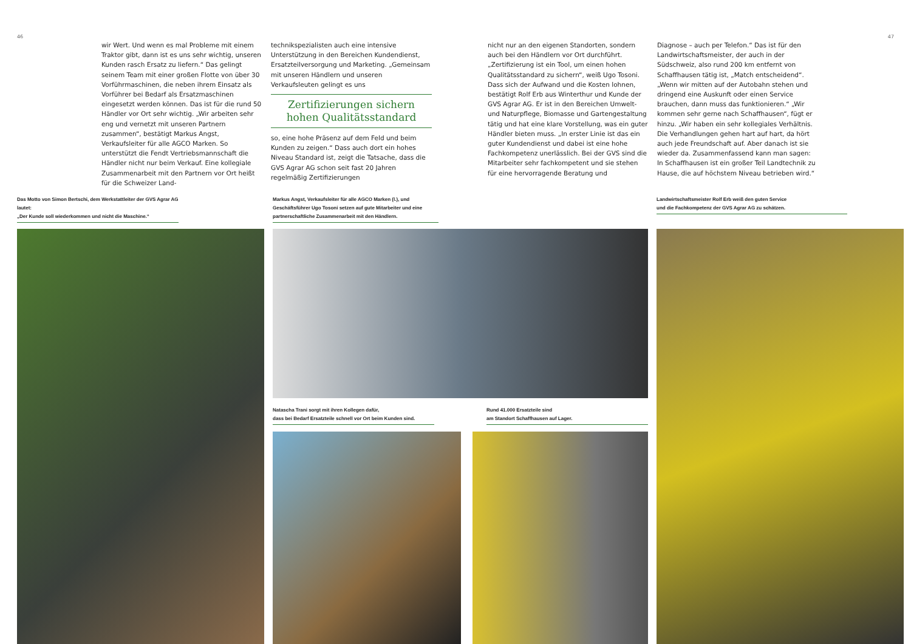46 47
wir Wert. Und wenn es mal Probleme mit einem Traktor gibt, dann ist es uns sehr wichtig, unseren Kunden rasch Ersatz zu liefern.“ Das gelingt seinem Team mit einer großen Flotte von über 30 Vorführmaschinen, die neben ihrem Einsatz als Vorführer bei Bedarf als Ersatzmaschinen eingesetzt werden können. Das ist für die rund 50 Händler vor Ort sehr wichtig. „Wir arbeiten sehr eng und vernetzt mit unseren Partnern zusammen“, bestätigt Markus Angst, Verkaufsleiter für alle AGCO Marken. So unterstützt die Fendt Vertriebsmannschaft die Händler nicht nur beim Verkauf. Eine kollegiale Zusammenarbeit mit den Partnern vor Ort heißt für die Schweizer Land-
technikspezialisten auch eine intensive Unterstützung in den Bereichen Kundendienst, Ersatzteilversorgung und Marketing. „Gemeinsam mit unseren Händlern und unseren Verkaufsleuten gelingt es uns
Zertifizierungen sichern hohen Qualitätsstandard
so, eine hohe Präsenz auf dem Feld und beim Kunden zu zeigen.“ Dass auch dort ein hohes Niveau Standard ist, zeigt die Tatsache, dass die GVS Agrar AG schon seit fast 20 Jahren regelmäßig Zertifizierungen
nicht nur an den eigenen Standorten, sondern auch bei den Händlern vor Ort durchführt. „Zertifizierung ist ein Tool, um einen hohen Qualitätsstandard zu sichern“, weiß Ugo Tosoni. Dass sich der Aufwand und die Kosten lohnen, bestätigt Rolf Erb aus Winterthur und Kunde der GVS Agrar AG. Er ist in den Bereichen Umwelt- und Naturpflege, Biomasse und Gartengestaltung tätig und hat eine klare Vorstellung, was ein guter Händler bieten muss. „In erster Linie ist das ein guter Kundendienst und dabei ist eine hohe Fachkompetenz unerlässlich. Bei der GVS sind die Mitarbeiter sehr fachkompetent und sie stehen für eine hervorragende Beratung und
Diagnose – auch per Telefon.“ Das ist für den Landwirtschaftsmeister, der auch in der Südschweiz, also rund 200 km entfernt von Schaffhausen tätig ist, „Match entscheidend“. „Wenn wir mitten auf der Autobahn stehen und dringend eine Auskunft oder einen Service brauchen, dann muss das funktionieren.“ „Wir kommen sehr gerne nach Schaffhausen“, fügt er hinzu. „Wir haben ein sehr kollegiales Verhältnis. Die Verhandlungen gehen hart auf hart, da hört auch jede Freundschaft auf. Aber danach ist sie wieder da. Zusammenfassend kann man sagen: In Schaffhausen ist ein großer Teil Landtechnik zu Hause, die auf höchstem Niveau betrieben wird.“
Das Motto von Simon Bertschi, dem Werkstattleiter der GVS Agrar AG lautet:
„Der Kunde soll wiederkommen und nicht die Maschine.“
Markus Angst, Verkaufsleiter für alle AGCO Marken (l.), und
Geschäftsführer Ugo Tosoni setzen auf gute Mitarbeiter und eine
partnerschaftliche Zusammenarbeit mit den Händlern.
Landwirtschaftsmeister Rolf Erb weiß den guten Service
und die Fachkompetenz der GVS Agrar AG zu schätzen.
Natascha Trani sorgt mit ihren Kollegen dafür,
dass bei Bedarf Ersatzteile schnell vor Ort beim Kunden sind.
Rund 41.000 Ersatzteile sind
am Standort Schaffhausen auf Lager.